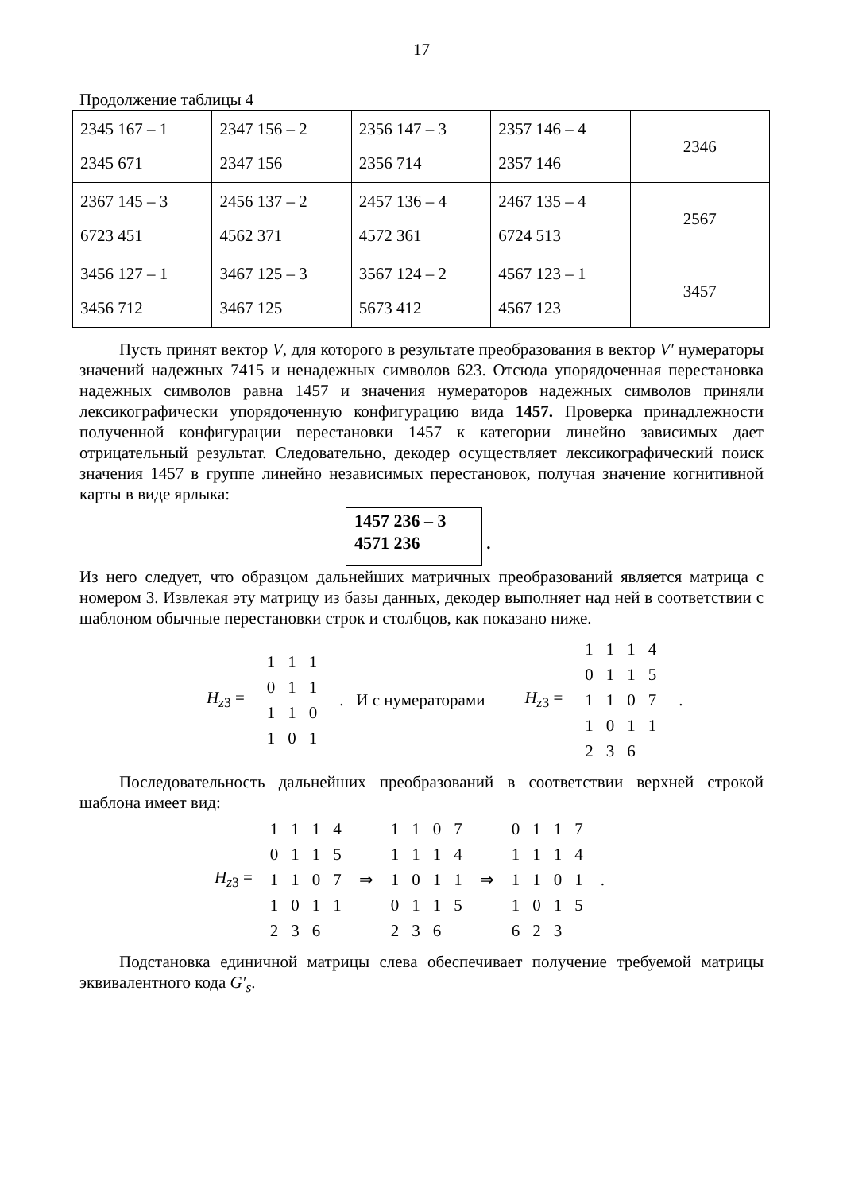17
Продолжение таблицы 4
| 2345 167 – 1 2345 671 | 2347 156 – 2 2347 156 | 2356 147 – 3 2356 714 | 2357 146 – 4 2357 146 | 2346 |
| 2367 145 – 3 6723 451 | 2456 137 – 2 4562 371 | 2457 136 – 4 4572 361 | 2467 135 – 4 6724 513 | 2567 |
| 3456 127 – 1 3456 712 | 3467 125 – 3 3467 125 | 3567 124 – 2 5673 412 | 4567 123 – 1 4567 123 | 3457 |
Пусть принят вектор V, для которого в результате преобразования в вектор V′ нумераторы значений надежных 7415 и ненадежных символов 623. Отсюда упорядоченная перестановка надежных символов равна 1457 и значения нумераторов надежных символов приняли лексикографически упорядоченную конфигурацию вида 1457. Проверка принадлежности полученной конфигурации перестановки 1457 к категории линейно зависимых дает отрицательный результат. Следовательно, декодер осуществляет лексикографический поиск значения 1457 в группе линейно независимых перестановок, получая значение когнитивной карты в виде ярлыка:
1457 236 – 3
4571 236 .
Из него следует, что образцом дальнейших матричных преобразований является матрица с номером 3. Извлекая эту матрицу из базы данных, декодер выполняет над ней в соответствии с шаблоном обычные перестановки строк и столбцов, как показано ниже.
H<sub>z3</sub> =
| 1 | 1 | 1 |
| 0 | 1 | 1 |
| 1 | 1 | 0 |
| 1 | 0 | 1 |
. И с нумераторами H<sub>z3</sub> =
| 1 | 1 | 1 | 4 |
| 0 | 1 | 1 | 5 |
| 1 | 1 | 0 | 7 |
| 1 | 0 | 1 | 1 |
| 2 | 3 | 6 | |
.
Последовательность дальнейших преобразований в соответствии верхней строкой шаблона имеет вид:
H<sub>z3</sub> =
| 1 | 1 | 1 | 4 |
| 0 | 1 | 1 | 5 |
| 1 | 1 | 0 | 7 |
| 1 | 0 | 1 | 1 |
| 2 | 3 | 6 | |
⇒
| 1 | 1 | 0 | 7 |
| 1 | 1 | 1 | 4 |
| 1 | 0 | 1 | 1 |
| 0 | 1 | 1 | 5 |
| 2 | 3 | 6 | |
⇒
| 0 | 1 | 1 | 7 |
| 1 | 1 | 1 | 4 |
| 1 | 1 | 0 | 1 |
| 1 | 0 | 1 | 5 |
| 6 | 2 | 3 | |
.
Подстановка единичной матрицы слева обеспечивает получение требуемой матрицы эквивалентного кода G′<sub>s</sub>.